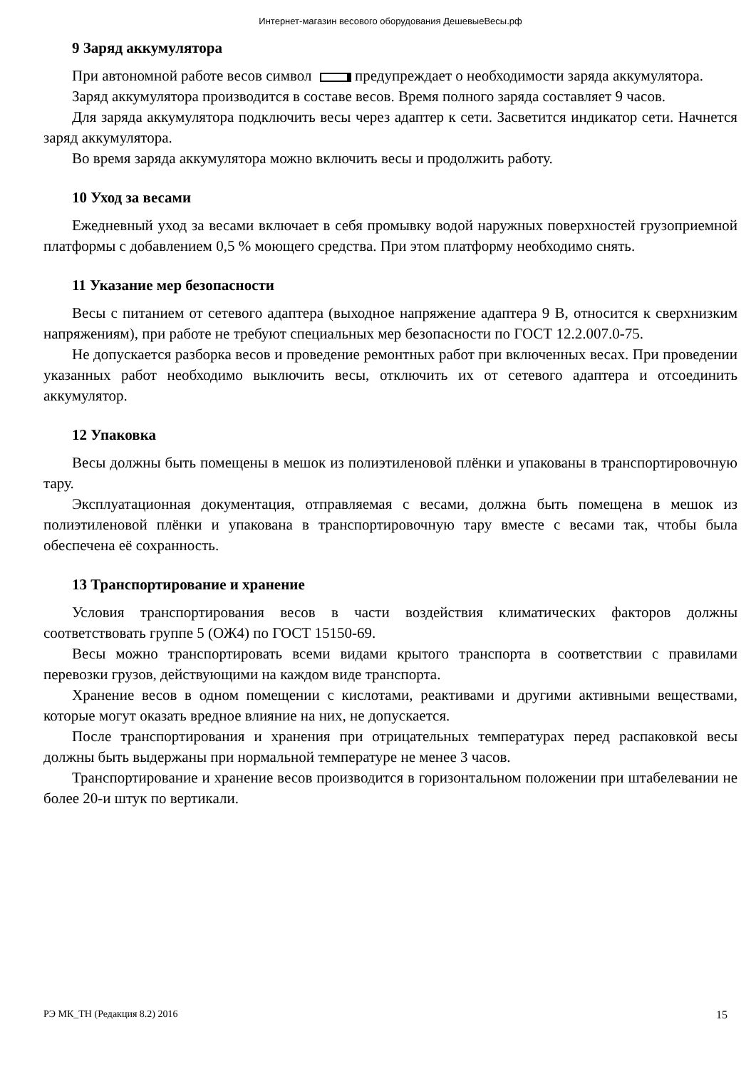Интернет-магазин весового оборудования ДешевыеВесы.рф
9 Заряд аккумулятора
При автономной работе весов символ предупреждает о необходимости заряда аккумулятора.
Заряд аккумулятора производится в составе весов. Время полного заряда составляет 9 часов.
Для заряда аккумулятора подключить весы через адаптер к сети. Засветится индикатор сети. Начнется заряд аккумулятора.
Во время заряда аккумулятора можно включить весы и продолжить работу.
10 Уход за весами
Ежедневный уход за весами включает в себя промывку водой наружных поверхностей грузоприемной платформы с добавлением 0,5 % моющего средства. При этом платформу необходимо снять.
11 Указание мер безопасности
Весы с питанием от сетевого адаптера (выходное напряжение адаптера 9 В, относится к сверхнизким напряжениям), при работе не требуют специальных мер безопасности по ГОСТ 12.2.007.0-75.
Не допускается разборка весов и проведение ремонтных работ при включенных весах. При проведении указанных работ необходимо выключить весы, отключить их от сетевого адаптера и отсоединить аккумулятор.
12 Упаковка
Весы должны быть помещены в мешок из полиэтиленовой плёнки и упакованы в транспортировочную тару.
Эксплуатационная документация, отправляемая с весами, должна быть помещена в мешок из полиэтиленовой плёнки и упакована в транспортировочную тару вместе с весами так, чтобы была обеспечена её сохранность.
13 Транспортирование и хранение
Условия транспортирования весов в части воздействия климатических факторов должны соответствовать группе 5 (ОЖ4) по ГОСТ 15150-69.
Весы можно транспортировать всеми видами крытого транспорта в соответствии с правилами перевозки грузов, действующими на каждом виде транспорта.
Хранение весов в одном помещении с кислотами, реактивами и другими активными веществами, которые могут оказать вредное влияние на них, не допускается.
После транспортирования и хранения при отрицательных температурах перед распаковкой весы должны быть выдержаны при нормальной температуре не менее 3 часов.
Транспортирование и хранение весов производится в горизонтальном положении при штабелевании не более 20-и штук по вертикали.
РЭ МК_ТН (Редакция 8.2) 2016 15